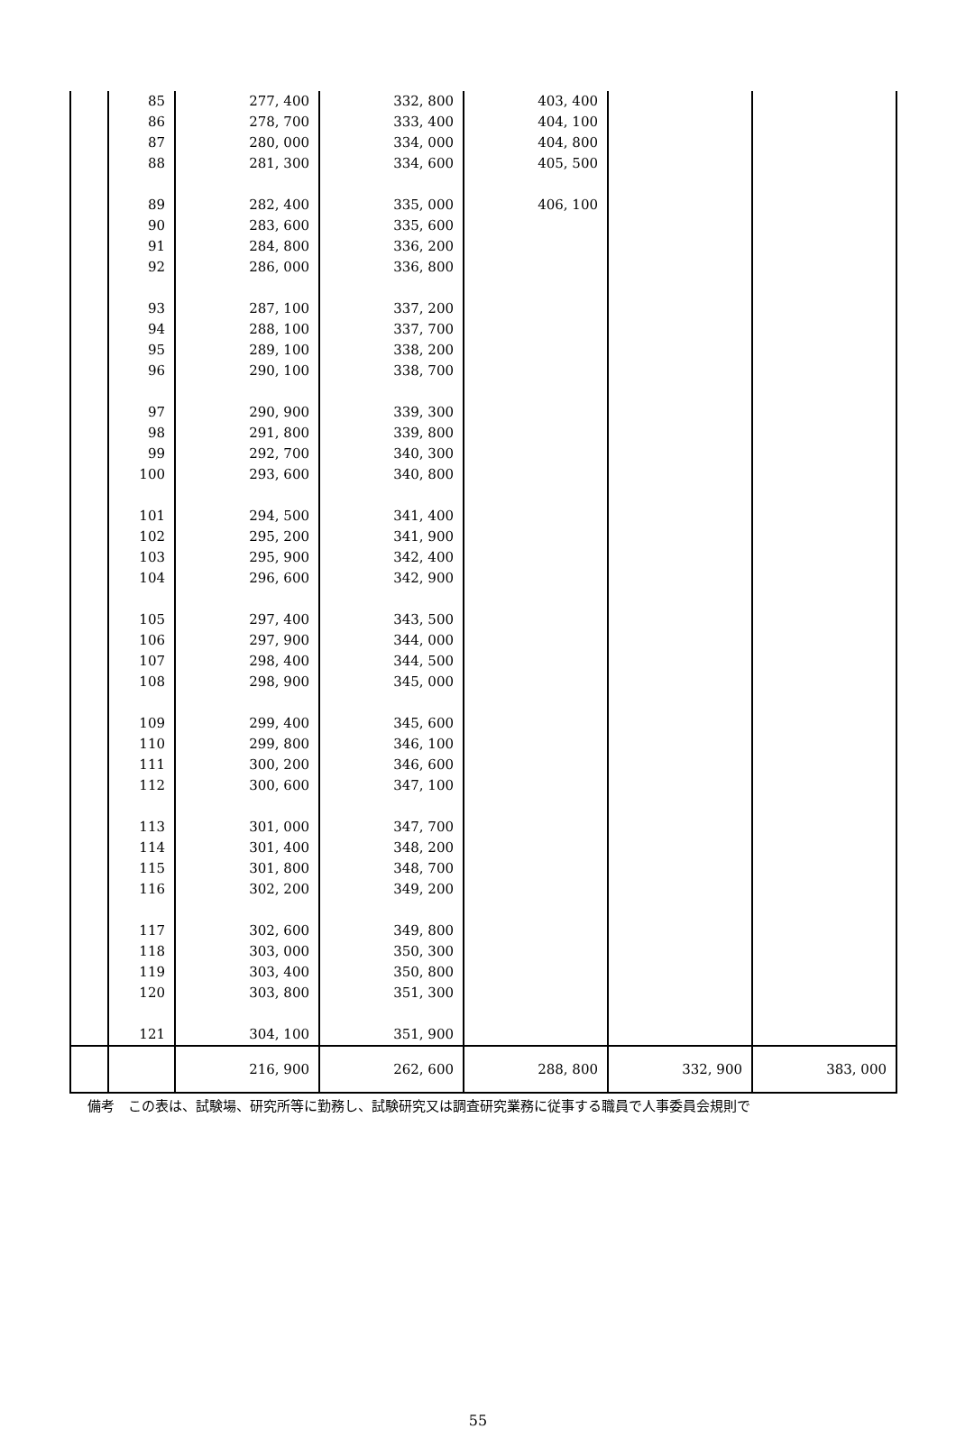| | 85 | 277, 400 | 332, 800 | 403, 400 | | |
| | 86 | 278, 700 | 333, 400 | 404, 100 | | |
| | 87 | 280, 000 | 334, 000 | 404, 800 | | |
| | 88 | 281, 300 | 334, 600 | 405, 500 | | |
| | 89 | 282, 400 | 335, 000 | 406, 100 | | |
| | 90 | 283, 600 | 335, 600 | | | |
| | 91 | 284, 800 | 336, 200 | | | |
| | 92 | 286, 000 | 336, 800 | | | |
| | 93 | 287, 100 | 337, 200 | | | |
| | 94 | 288, 100 | 337, 700 | | | |
| | 95 | 289, 100 | 338, 200 | | | |
| | 96 | 290, 100 | 338, 700 | | | |
| | 97 | 290, 900 | 339, 300 | | | |
| | 98 | 291, 800 | 339, 800 | | | |
| | 99 | 292, 700 | 340, 300 | | | |
| | 100 | 293, 600 | 340, 800 | | | |
| | 101 | 294, 500 | 341, 400 | | | |
| | 102 | 295, 200 | 341, 900 | | | |
| | 103 | 295, 900 | 342, 400 | | | |
| | 104 | 296, 600 | 342, 900 | | | |
| | 105 | 297, 400 | 343, 500 | | | |
| | 106 | 297, 900 | 344, 000 | | | |
| | 107 | 298, 400 | 344, 500 | | | |
| | 108 | 298, 900 | 345, 000 | | | |
| | 109 | 299, 400 | 345, 600 | | | |
| | 110 | 299, 800 | 346, 100 | | | |
| | 111 | 300, 200 | 346, 600 | | | |
| | 112 | 300, 600 | 347, 100 | | | |
| | 113 | 301, 000 | 347, 700 | | | |
| | 114 | 301, 400 | 348, 200 | | | |
| | 115 | 301, 800 | 348, 700 | | | |
| | 116 | 302, 200 | 349, 200 | | | |
| | 117 | 302, 600 | 349, 800 | | | |
| | 118 | 303, 000 | 350, 300 | | | |
| | 119 | 303, 400 | 350, 800 | | | |
| | 120 | 303, 800 | 351, 300 | | | |
| | 121 | 304, 100 | 351, 900 | | | |
| | | 216, 900 | 262, 600 | 288, 800 | 332, 900 | 383, 000 |
備考　この表は、試験場、研究所等に勤務し、試験研究又は調査研究業務に従事する職員で人事委員会規則で
55